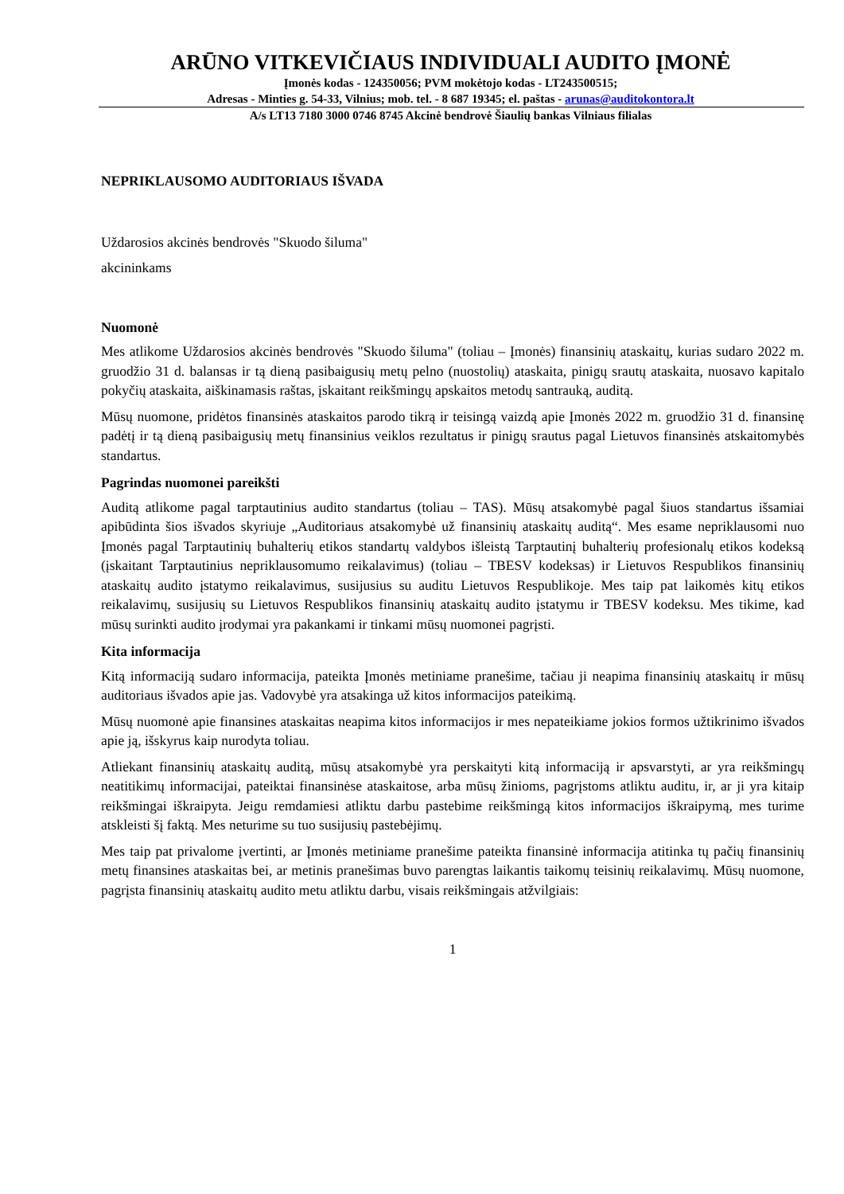ARŪNO VITKEVIČIAUS INDIVIDUALI AUDITO ĮMONĖ
Įmonės kodas - 124350056; PVM mokėtojo kodas - LT243500515;
Adresas - Minties g. 54-33, Vilnius; mob. tel. - 8 687 19345; el. paštas - arunas@auditokontora.lt
A/s LT13 7180 3000 0746 8745 Akcinė bendrovė Šiaulių bankas Vilniaus filialas
NEPRIKLAUSOMO AUDITORIAUS IŠVADA
Uždarosios akcinės bendrovės "Skuodo šiluma"
akcininkams
Nuomonė
Mes atlikome Uždarosios akcinės bendrovės "Skuodo šiluma" (toliau – Įmonės) finansinių ataskaitų, kurias sudaro 2022 m. gruodžio 31 d. balansas ir tą dieną pasibaigusių metų pelno (nuostolių) ataskaita, pinigų srautų ataskaita, nuosavo kapitalo pokyčių ataskaita, aiškinamasis raštas, įskaitant reikšmingų apskaitos metodų santrauką, auditą.
Mūsų nuomone, pridėtos finansinės ataskaitos parodo tikrą ir teisingą vaizdą apie Įmonės 2022 m. gruodžio 31 d. finansinę padėtį ir tą dieną pasibaigusių metų finansinius veiklos rezultatus ir pinigų srautus pagal Lietuvos finansinės atskaitomybės standartus.
Pagrindas nuomonei pareikšti
Auditą atlikome pagal tarptautinius audito standartus (toliau – TAS). Mūsų atsakomybė pagal šiuos standartus išsamiai apibūdinta šios išvados skyriuje „Auditoriaus atsakomybė už finansinių ataskaitų auditą“. Mes esame nepriklausomi nuo Įmonės pagal Tarptautinių buhalterių etikos standartų valdybos išleistą Tarptautinį buhalterių profesionalų etikos kodeksą (įskaitant Tarptautinius nepriklausomumo reikalavimus) (toliau – TBESV kodeksas) ir Lietuvos Respublikos finansinių ataskaitų audito įstatymo reikalavimus, susijusius su auditu Lietuvos Respublikoje. Mes taip pat laikomės kitų etikos reikalavimų, susijusių su Lietuvos Respublikos finansinių ataskaitų audito įstatymu ir TBESV kodeksu. Mes tikime, kad mūsų surinkti audito įrodymai yra pakankami ir tinkami mūsų nuomonei pagrįsti.
Kita informacija
Kitą informaciją sudaro informacija, pateikta Įmonės metiniame pranešime, tačiau ji neapima finansinių ataskaitų ir mūsų auditoriaus išvados apie jas. Vadovybė yra atsakinga už kitos informacijos pateikimą.
Mūsų nuomonė apie finansines ataskaitas neapima kitos informacijos ir mes nepateikiame jokios formos užtikrinimo išvados apie ją, išskyrus kaip nurodyta toliau.
Atliekant finansinių ataskaitų auditą, mūsų atsakomybė yra perskaityti kitą informaciją ir apsvarstyti, ar yra reikšmingų neatitikimų informacijai, pateiktai finansinėse ataskaitose, arba mūsų žinioms, pagrįstoms atliktu auditu, ir, ar ji yra kitaip reikšmingai iškraipyta. Jeigu remdamiesi atliktu darbu pastebime reikšmingą kitos informacijos iškraipymą, mes turime atskleisti šį faktą. Mes neturime su tuo susijusių pastebėjimų.
Mes taip pat privalome įvertinti, ar Įmonės metiniame pranešime pateikta finansinė informacija atitinka tų pačių finansinių metų finansines ataskaitas bei, ar metinis pranešimas buvo parengtas laikantis taikomų teisinių reikalavimų. Mūsų nuomone, pagrįsta finansinių ataskaitų audito metu atliktu darbu, visais reikšmingais atžvilgiais:
1